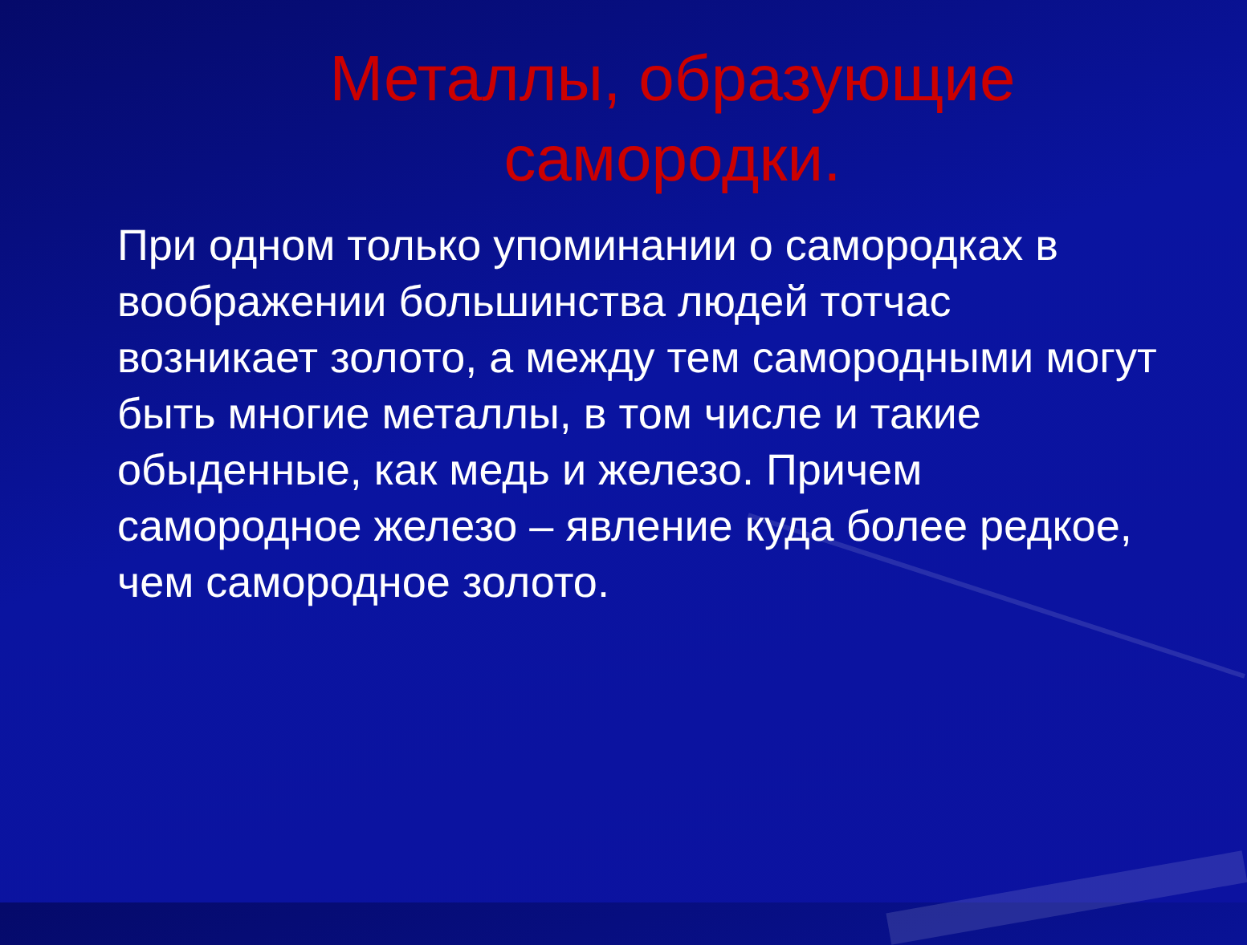Металлы, образующие самородки.
При одном только упоминании о самородках в воображении большинства людей тотчас возникает золото, а между тем самородными могут быть многие металлы, в том числе и такие обыденные, как медь и железо. Причем самородное железо – явление куда более редкое, чем самородное золото.